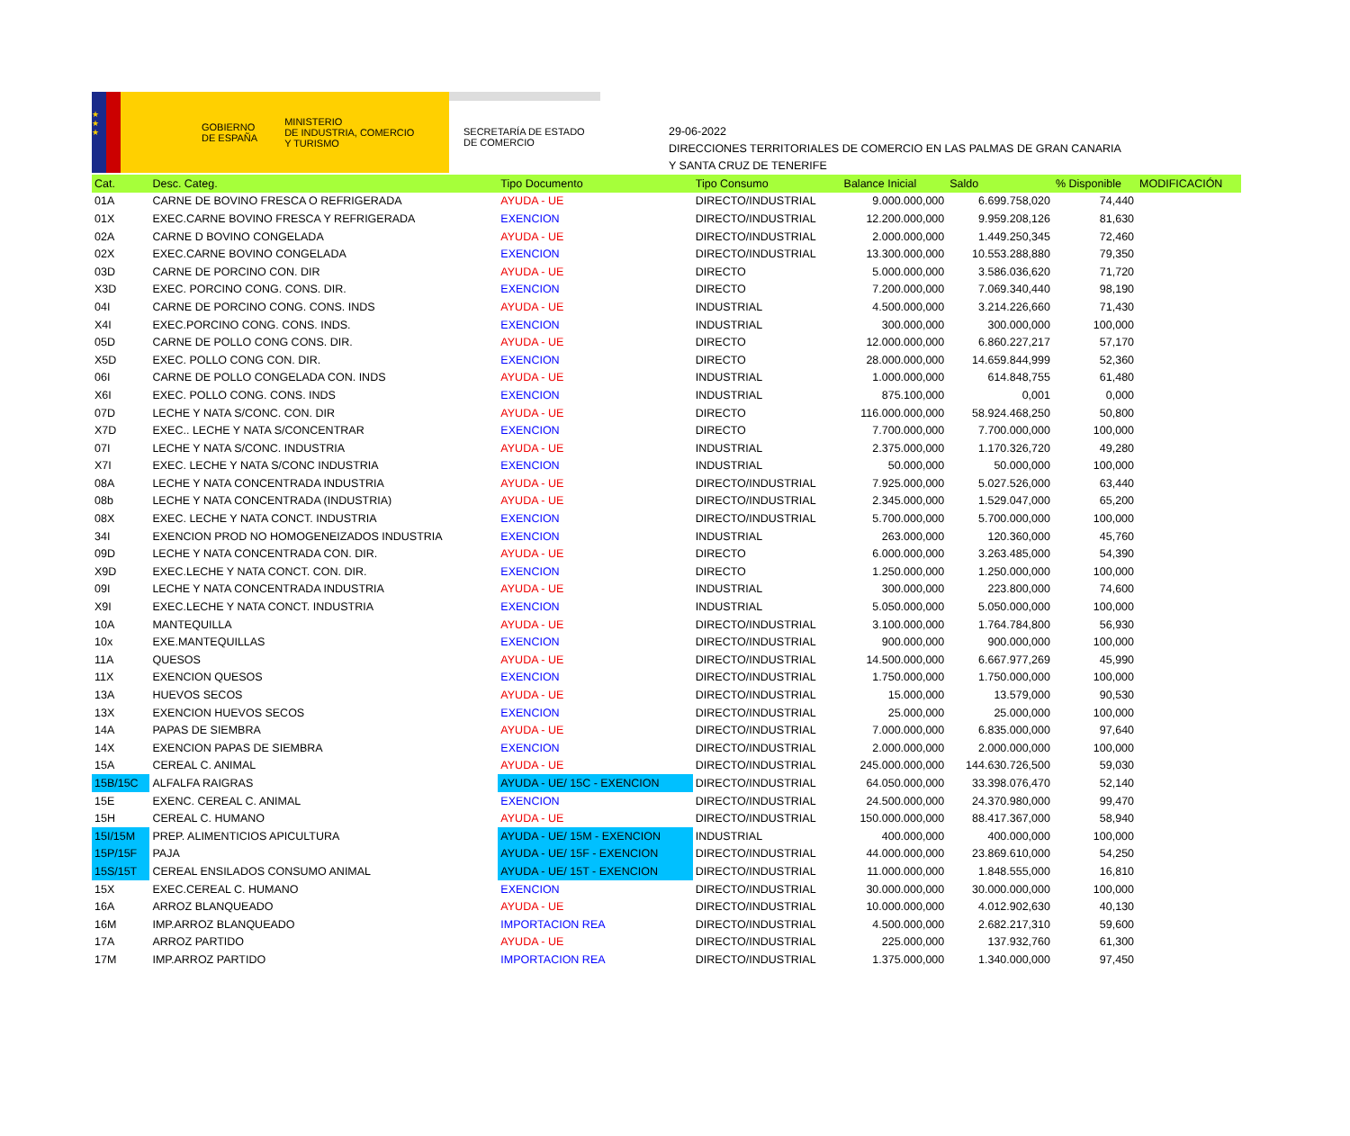★
★
★
GOBIERNO
DE ESPAÑA
MINISTERIO
DE INDUSTRIA, COMERCIO
Y TURISMO
SECRETARÍA DE ESTADO
DE COMERCIO
29-06-2022
DIRECCIONES TERRITORIALES DE COMERCIO EN LAS PALMAS DE GRAN CANARIA
Y SANTA CRUZ DE TENERIFE
| Cat. | Desc. Categ. | Tipo Documento | Tipo Consumo | Balance Inicial | Saldo | % Disponible | MODIFICACIÓN |
| --- | --- | --- | --- | --- | --- | --- | --- |
| 01A | CARNE DE BOVINO FRESCA O REFRIGERADA | AYUDA - UE | DIRECTO/INDUSTRIAL | 9.000.000,000 | 6.699.758,020 | 74,440 | |
| 01X | EXEC.CARNE BOVINO FRESCA Y REFRIGERADA | EXENCION | DIRECTO/INDUSTRIAL | 12.200.000,000 | 9.959.208,126 | 81,630 | |
| 02A | CARNE D BOVINO CONGELADA | AYUDA - UE | DIRECTO/INDUSTRIAL | 2.000.000,000 | 1.449.250,345 | 72,460 | |
| 02X | EXEC.CARNE BOVINO CONGELADA | EXENCION | DIRECTO/INDUSTRIAL | 13.300.000,000 | 10.553.288,880 | 79,350 | |
| 03D | CARNE DE PORCINO CON. DIR | AYUDA - UE | DIRECTO | 5.000.000,000 | 3.586.036,620 | 71,720 | |
| X3D | EXEC. PORCINO CONG. CONS. DIR. | EXENCION | DIRECTO | 7.200.000,000 | 7.069.340,440 | 98,190 | |
| 04I | CARNE DE PORCINO CONG. CONS. INDS | AYUDA - UE | INDUSTRIAL | 4.500.000,000 | 3.214.226,660 | 71,430 | |
| X4I | EXEC.PORCINO CONG. CONS. INDS. | EXENCION | INDUSTRIAL | 300.000,000 | 300.000,000 | 100,000 | |
| 05D | CARNE DE POLLO CONG CONS. DIR. | AYUDA - UE | DIRECTO | 12.000.000,000 | 6.860.227,217 | 57,170 | |
| X5D | EXEC. POLLO CONG CON. DIR. | EXENCION | DIRECTO | 28.000.000,000 | 14.659.844,999 | 52,360 | |
| 06I | CARNE DE POLLO CONGELADA CON. INDS | AYUDA - UE | INDUSTRIAL | 1.000.000,000 | 614.848,755 | 61,480 | |
| X6I | EXEC. POLLO CONG. CONS. INDS | EXENCION | INDUSTRIAL | 875.100,000 | 0,001 | 0,000 | |
| 07D | LECHE Y NATA S/CONC. CON. DIR | AYUDA - UE | DIRECTO | 116.000.000,000 | 58.924.468,250 | 50,800 | |
| X7D | EXEC.. LECHE Y NATA S/CONCENTRAR | EXENCION | DIRECTO | 7.700.000,000 | 7.700.000,000 | 100,000 | |
| 07I | LECHE Y NATA S/CONC. INDUSTRIA | AYUDA - UE | INDUSTRIAL | 2.375.000,000 | 1.170.326,720 | 49,280 | |
| X7I | EXEC. LECHE Y NATA S/CONC INDUSTRIA | EXENCION | INDUSTRIAL | 50.000,000 | 50.000,000 | 100,000 | |
| 08A | LECHE Y NATA CONCENTRADA INDUSTRIA | AYUDA - UE | DIRECTO/INDUSTRIAL | 7.925.000,000 | 5.027.526,000 | 63,440 | |
| 08b | LECHE Y NATA CONCENTRADA (INDUSTRIA) | AYUDA - UE | DIRECTO/INDUSTRIAL | 2.345.000,000 | 1.529.047,000 | 65,200 | |
| 08X | EXEC. LECHE Y NATA CONCT. INDUSTRIA | EXENCION | DIRECTO/INDUSTRIAL | 5.700.000,000 | 5.700.000,000 | 100,000 | |
| 34I | EXENCION PROD NO HOMOGENEIZADOS INDUSTRIA | EXENCION | INDUSTRIAL | 263.000,000 | 120.360,000 | 45,760 | |
| 09D | LECHE Y NATA CONCENTRADA CON. DIR. | AYUDA - UE | DIRECTO | 6.000.000,000 | 3.263.485,000 | 54,390 | |
| X9D | EXEC.LECHE Y NATA CONCT. CON. DIR. | EXENCION | DIRECTO | 1.250.000,000 | 1.250.000,000 | 100,000 | |
| 09I | LECHE Y NATA CONCENTRADA INDUSTRIA | AYUDA - UE | INDUSTRIAL | 300.000,000 | 223.800,000 | 74,600 | |
| X9I | EXEC.LECHE Y NATA CONCT. INDUSTRIA | EXENCION | INDUSTRIAL | 5.050.000,000 | 5.050.000,000 | 100,000 | |
| 10A | MANTEQUILLA | AYUDA - UE | DIRECTO/INDUSTRIAL | 3.100.000,000 | 1.764.784,800 | 56,930 | |
| 10x | EXE.MANTEQUILLAS | EXENCION | DIRECTO/INDUSTRIAL | 900.000,000 | 900.000,000 | 100,000 | |
| 11A | QUESOS | AYUDA - UE | DIRECTO/INDUSTRIAL | 14.500.000,000 | 6.667.977,269 | 45,990 | |
| 11X | EXENCION QUESOS | EXENCION | DIRECTO/INDUSTRIAL | 1.750.000,000 | 1.750.000,000 | 100,000 | |
| 13A | HUEVOS SECOS | AYUDA - UE | DIRECTO/INDUSTRIAL | 15.000,000 | 13.579,000 | 90,530 | |
| 13X | EXENCION HUEVOS SECOS | EXENCION | DIRECTO/INDUSTRIAL | 25.000,000 | 25.000,000 | 100,000 | |
| 14A | PAPAS DE SIEMBRA | AYUDA - UE | DIRECTO/INDUSTRIAL | 7.000.000,000 | 6.835.000,000 | 97,640 | |
| 14X | EXENCION PAPAS DE SIEMBRA | EXENCION | DIRECTO/INDUSTRIAL | 2.000.000,000 | 2.000.000,000 | 100,000 | |
| 15A | CEREAL C. ANIMAL | AYUDA - UE | DIRECTO/INDUSTRIAL | 245.000.000,000 | 144.630.726,500 | 59,030 | |
| 15B/15C | ALFALFA RAIGRAS | AYUDA - UE/ 15C - EXENCION | DIRECTO/INDUSTRIAL | 64.050.000,000 | 33.398.076,470 | 52,140 | |
| 15E | EXENC. CEREAL C. ANIMAL | EXENCION | DIRECTO/INDUSTRIAL | 24.500.000,000 | 24.370.980,000 | 99,470 | |
| 15H | CEREAL C. HUMANO | AYUDA - UE | DIRECTO/INDUSTRIAL | 150.000.000,000 | 88.417.367,000 | 58,940 | |
| 15I/15M | PREP. ALIMENTICIOS APICULTURA | AYUDA - UE/ 15M - EXENCION | INDUSTRIAL | 400.000,000 | 400.000,000 | 100,000 | |
| 15P/15F | PAJA | AYUDA - UE/ 15F - EXENCION | DIRECTO/INDUSTRIAL | 44.000.000,000 | 23.869.610,000 | 54,250 | |
| 15S/15T | CEREAL ENSILADOS CONSUMO ANIMAL | AYUDA - UE/ 15T - EXENCION | DIRECTO/INDUSTRIAL | 11.000.000,000 | 1.848.555,000 | 16,810 | |
| 15X | EXEC.CEREAL C. HUMANO | EXENCION | DIRECTO/INDUSTRIAL | 30.000.000,000 | 30.000.000,000 | 100,000 | |
| 16A | ARROZ BLANQUEADO | AYUDA - UE | DIRECTO/INDUSTRIAL | 10.000.000,000 | 4.012.902,630 | 40,130 | |
| 16M | IMP.ARROZ BLANQUEADO | IMPORTACION REA | DIRECTO/INDUSTRIAL | 4.500.000,000 | 2.682.217,310 | 59,600 | |
| 17A | ARROZ PARTIDO | AYUDA - UE | DIRECTO/INDUSTRIAL | 225.000,000 | 137.932,760 | 61,300 | |
| 17M | IMP.ARROZ PARTIDO | IMPORTACION REA | DIRECTO/INDUSTRIAL | 1.375.000,000 | 1.340.000,000 | 97,450 | |